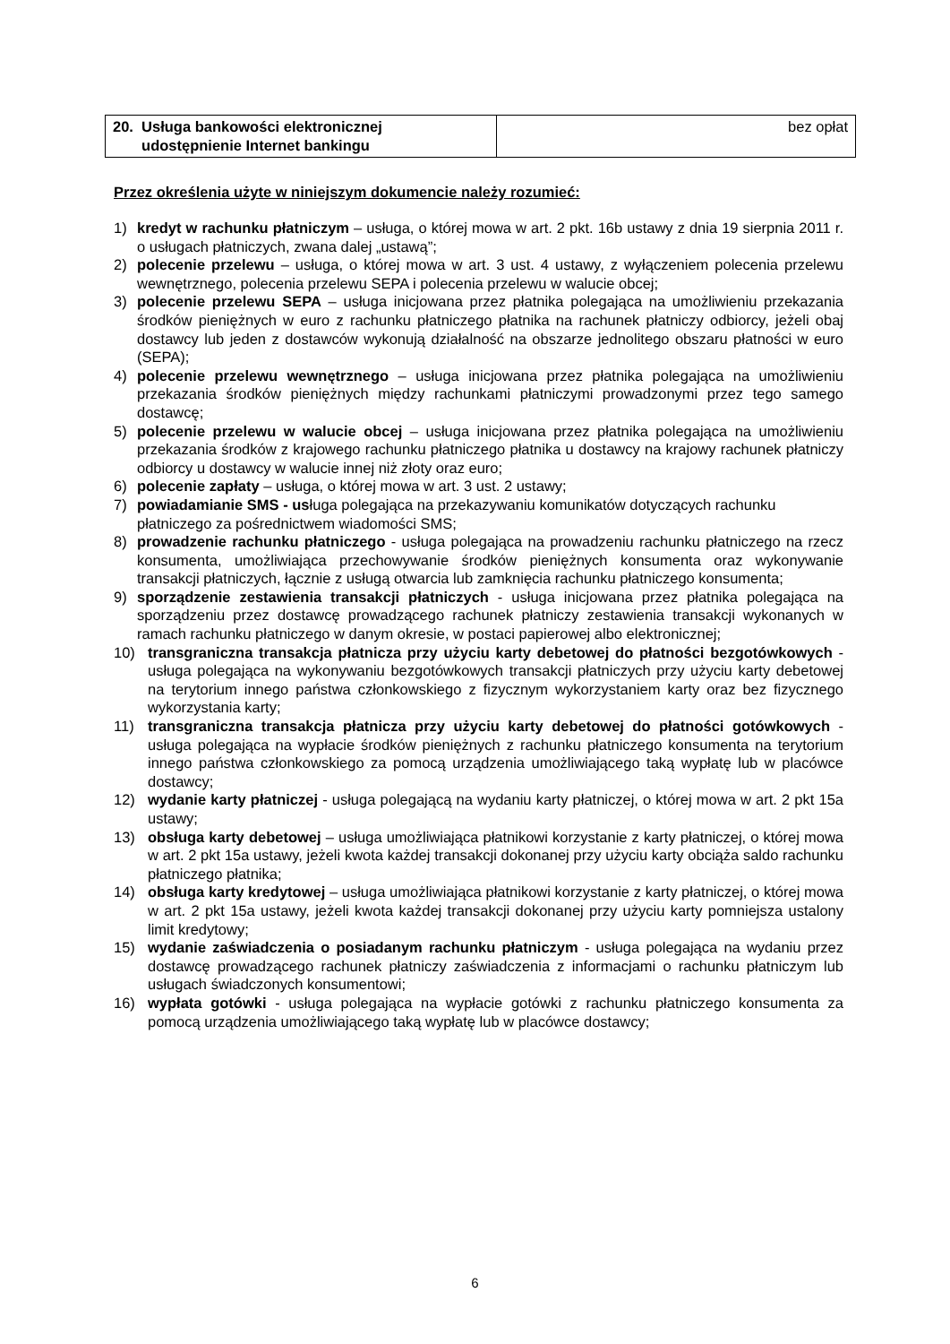| 20. Usługa bankowości elektronicznej udostępnienie Internet bankingu | bez opłat |
Przez określenia użyte w niniejszym dokumencie należy rozumieć:
1) kredyt w rachunku płatniczym – usługa, o której mowa w art. 2 pkt. 16b ustawy z dnia 19 sierpnia 2011 r. o usługach płatniczych, zwana dalej „ustawą”;
2) polecenie przelewu – usługa, o której mowa w art. 3 ust. 4 ustawy, z wyłączeniem polecenia przelewu wewnętrznego, polecenia przelewu SEPA i polecenia przelewu w walucie obcej;
3) polecenie przelewu SEPA – usługa inicjowana przez płatnika polegająca na umożliwieniu przekazania środków pieniężnych w euro z rachunku płatniczego płatnika na rachunek płatniczy odbiorcy, jeżeli obaj dostawcy lub jeden z dostawców wykonują działalność na obszarze jednolitego obszaru płatności w euro (SEPA);
4) polecenie przelewu wewnętrznego – usługa inicjowana przez płatnika polegająca na umożliwieniu przekazania środków pieniężnych między rachunkami płatniczymi prowadzonymi przez tego samego dostawcę;
5) polecenie przelewu w walucie obcej – usługa inicjowana przez płatnika polegająca na umożliwieniu przekazania środków z krajowego rachunku płatniczego płatnika u dostawcy na krajowy rachunek płatniczy odbiorcy u dostawcy w walucie innej niż złoty oraz euro;
6) polecenie zapłaty – usługa, o której mowa w art. 3 ust. 2 ustawy;
7) powiadamianie SMS - usługa polegająca na przekazywaniu komunikatów dotyczących rachunku płatniczego za pośrednictwem wiadomości SMS;
8) prowadzenie rachunku płatniczego - usługa polegająca na prowadzeniu rachunku płatniczego na rzecz konsumenta, umożliwiająca przechowywanie środków pieniężnych konsumenta oraz wykonywanie transakcji płatniczych, łącznie z usługą otwarcia lub zamknięcia rachunku płatniczego konsumenta;
9) sporządzenie zestawienia transakcji płatniczych - usługa inicjowana przez płatnika polegająca na sporządzeniu przez dostawcę prowadzącego rachunek płatniczy zestawienia transakcji wykonanych w ramach rachunku płatniczego w danym okresie, w postaci papierowej albo elektronicznej;
10) transgraniczna transakcja płatnicza przy użyciu karty debetowej do płatności bezgotówkowych - usługa polegająca na wykonywaniu bezgotówkowych transakcji płatniczych przy użyciu karty debetowej na terytorium innego państwa członkowskiego z fizycznym wykorzystaniem karty oraz bez fizycznego wykorzystania karty;
11) transgraniczna transakcja płatnicza przy użyciu karty debetowej do płatności gotówkowych - usługa polegająca na wypłacie środków pieniężnych z rachunku płatniczego konsumenta na terytorium innego państwa członkowskiego za pomocą urządzenia umożliwiającego taką wypłatę lub w placówce dostawcy;
12) wydanie karty płatniczej - usługa polegającą na wydaniu karty płatniczej, o której mowa w art. 2 pkt 15a ustawy;
13) obsługa karty debetowej – usługa umożliwiająca płatnikowi korzystanie z karty płatniczej, o której mowa w art. 2 pkt 15a ustawy, jeżeli kwota każdej transakcji dokonanej przy użyciu karty obciąża saldo rachunku płatniczego płatnika;
14) obsługa karty kredytowej – usługa umożliwiająca płatnikowi korzystanie z karty płatniczej, o której mowa w art. 2 pkt 15a ustawy, jeżeli kwota każdej transakcji dokonanej przy użyciu karty pomniejsza ustalony limit kredytowy;
15) wydanie zaświadczenia o posiadanym rachunku płatniczym - usługa polegająca na wydaniu przez dostawcę prowadzącego rachunek płatniczy zaświadczenia z informacjami o rachunku płatniczym lub usługach świadczonych konsumentowi;
16) wypłata gotówki - usługa polegająca na wypłacie gotówki z rachunku płatniczego konsumenta za pomocą urządzenia umożliwiającego taką wypłatę lub w placówce dostawcy;
6